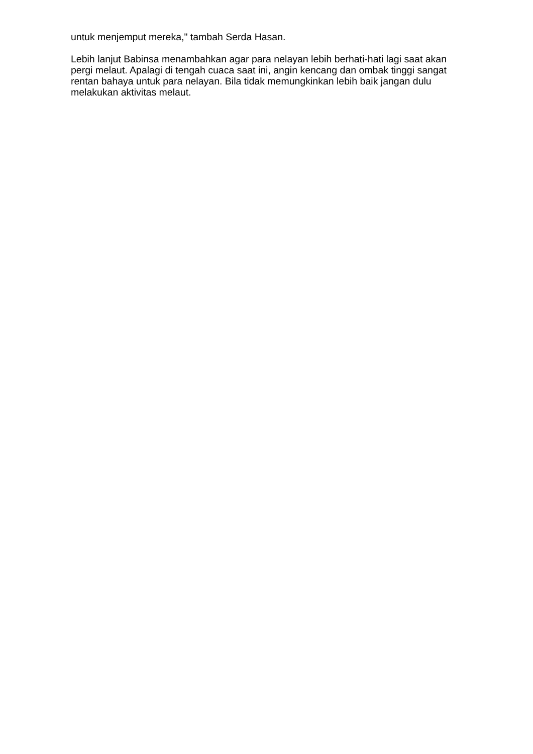untuk menjemput mereka," tambah Serda Hasan.
Lebih lanjut Babinsa menambahkan agar para nelayan lebih berhati-hati lagi saat akan pergi melaut. Apalagi di tengah cuaca saat ini, angin kencang dan ombak tinggi sangat rentan bahaya untuk para nelayan. Bila tidak memungkinkan lebih baik jangan dulu melakukan aktivitas melaut.